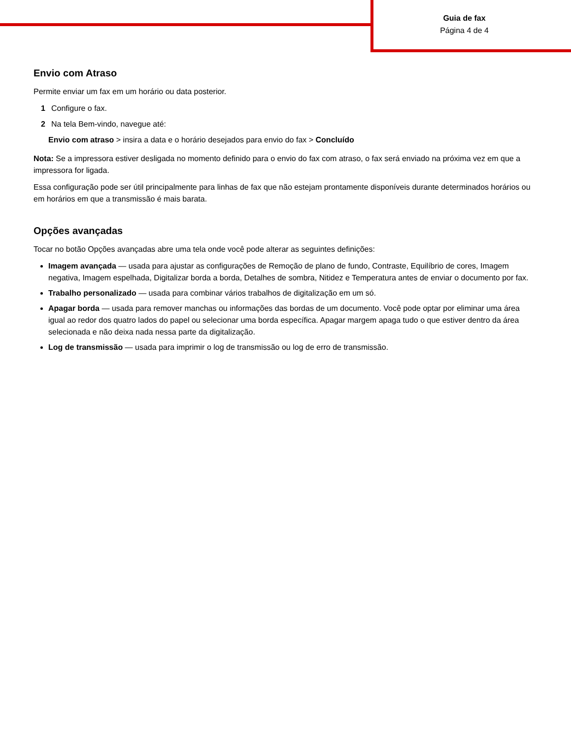Guia de fax
Página 4 de 4
Envio com Atraso
Permite enviar um fax em um horário ou data posterior.
1 Configure o fax.
2 Na tela Bem-vindo, navegue até:
Envio com atraso > insira a data e o horário desejados para envio do fax > Concluído
Nota: Se a impressora estiver desligada no momento definido para o envio do fax com atraso, o fax será enviado na próxima vez em que a impressora for ligada.
Essa configuração pode ser útil principalmente para linhas de fax que não estejam prontamente disponíveis durante determinados horários ou em horários em que a transmissão é mais barata.
Opções avançadas
Tocar no botão Opções avançadas abre uma tela onde você pode alterar as seguintes definições:
Imagem avançada — usada para ajustar as configurações de Remoção de plano de fundo, Contraste, Equilíbrio de cores, Imagem negativa, Imagem espelhada, Digitalizar borda a borda, Detalhes de sombra, Nitidez e Temperatura antes de enviar o documento por fax.
Trabalho personalizado — usada para combinar vários trabalhos de digitalização em um só.
Apagar borda — usada para remover manchas ou informações das bordas de um documento. Você pode optar por eliminar uma área igual ao redor dos quatro lados do papel ou selecionar uma borda específica. Apagar margem apaga tudo o que estiver dentro da área selecionada e não deixa nada nessa parte da digitalização.
Log de transmissão — usada para imprimir o log de transmissão ou log de erro de transmissão.